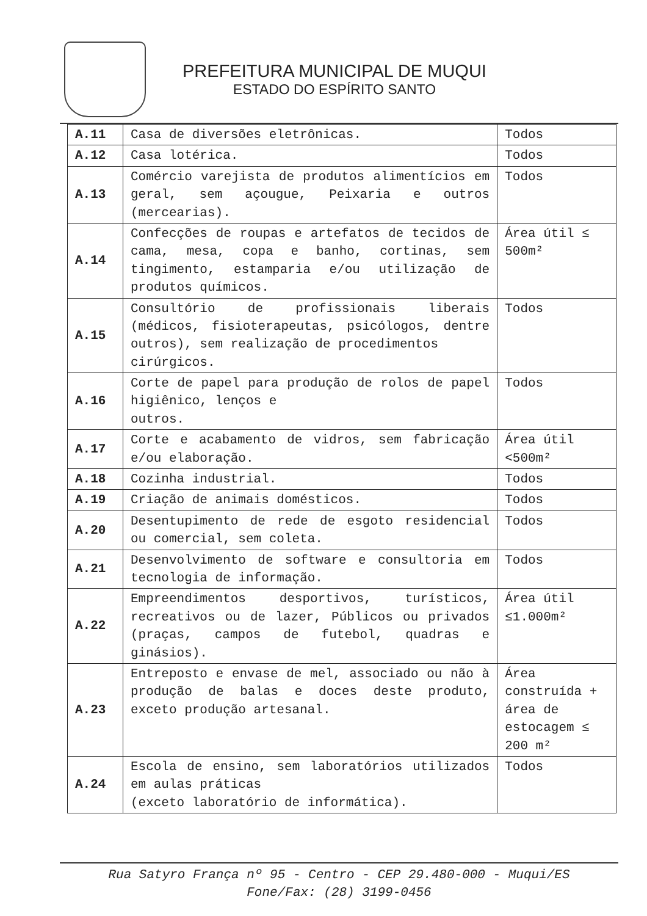PREFEITURA MUNICIPAL DE MUQUI
ESTADO DO ESPÍRITO SANTO
| A.11 | Casa de diversões eletrônicas. | Todos |
| A.12 | Casa lotérica. | Todos |
| A.13 | Comércio varejista de produtos alimentícios em geral, sem açougue, Peixaria e outros (mercearias). | Todos |
| A.14 | Confecções de roupas e artefatos de tecidos de cama, mesa, copa e banho, cortinas, sem tingimento, estamparia e/ou utilização de produtos químicos. | Área útil ≤ 500m² |
| A.15 | Consultório de profissionais liberais (médicos, fisioterapeutas, psicólogos, dentre outros), sem realização de procedimentos cirúrgicos. | Todos |
| A.16 | Corte de papel para produção de rolos de papel higiênico, lenços e outros. | Todos |
| A.17 | Corte e acabamento de vidros, sem fabricação e/ou elaboração. | Área útil <500m² |
| A.18 | Cozinha industrial. | Todos |
| A.19 | Criação de animais domésticos. | Todos |
| A.20 | Desentupimento de rede de esgoto residencial ou comercial, sem coleta. | Todos |
| A.21 | Desenvolvimento de software e consultoria em tecnologia de informação. | Todos |
| A.22 | Empreendimentos desportivos, turísticos, recreativos ou de lazer, Públicos ou privados (praças, campos de futebol, quadras e ginásios). | Área útil ≤1.000m² |
| A.23 | Entreposto e envase de mel, associado ou não à produção de balas e doces deste produto, exceto produção artesanal. | Área construída + área de estocagem ≤ 200 m² |
| A.24 | Escola de ensino, sem laboratórios utilizados em aulas práticas (exceto laboratório de informática). | Todos |
Rua Satyro França nº 95 - Centro - CEP 29.480-000 - Muqui/ES
Fone/Fax: (28) 3199-0456